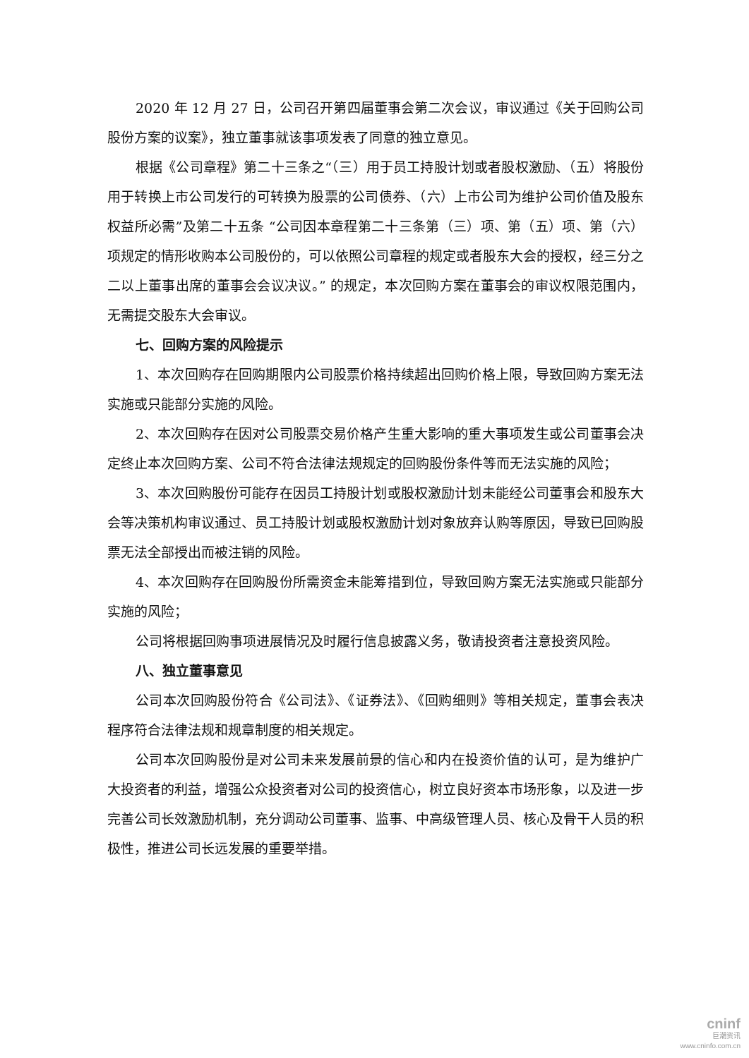2020 年 12 月 27 日，公司召开第四届董事会第二次会议，审议通过《关于回购公司股份方案的议案》，独立董事就该事项发表了同意的独立意见。
根据《公司章程》第二十三条之“（三）用于员工持股计划或者股权激励、（五）将股份用于转换上市公司发行的可转换为股票的公司债券、（六）上市公司为维护公司价值及股东权益所必需”及第二十五条 “公司因本章程第二十三条第（三）项、第（五）项、第（六）项规定的情形收购本公司股份的，可以依照公司章程的规定或者股东大会的授权，经三分之二以上董事出席的董事会会议决议。” 的规定，本次回购方案在董事会的审议权限范围内，无需提交股东大会审议。
七、回购方案的风险提示
1、本次回购存在回购期限内公司股票价格持续超出回购价格上限，导致回购方案无法实施或只能部分实施的风险。
2、本次回购存在因对公司股票交易价格产生重大影响的重大事项发生或公司董事会决定终止本次回购方案、公司不符合法律法规规定的回购股份条件等而无法实施的风险；
3、本次回购股份可能存在因员工持股计划或股权激励计划未能经公司董事会和股东大会等决策机构审议通过、员工持股计划或股权激励计划对象放弃认购等原因，导致已回购股票无法全部授出而被注销的风险。
4、本次回购存在回购股份所需资金未能筹措到位，导致回购方案无法实施或只能部分实施的风险；
公司将根据回购事项进展情况及时履行信息披露义务，敬请投资者注意投资风险。
八、独立董事意见
公司本次回购股份符合《公司法》、《证券法》、《回购细则》等相关规定，董事会表决程序符合法律法规和规章制度的相关规定。
公司本次回购股份是对公司未来发展前景的信心和内在投资价值的认可，是为维护广大投资者的利益，增强公众投资者对公司的投资信心，树立良好资本市场形象，以及进一步完善公司长效激励机制，充分调动公司董事、监事、中高级管理人员、核心及骨干人员的积极性，推进公司长远发展的重要举措。
cninf
巨潮资讯
www.cninfo.com.cn